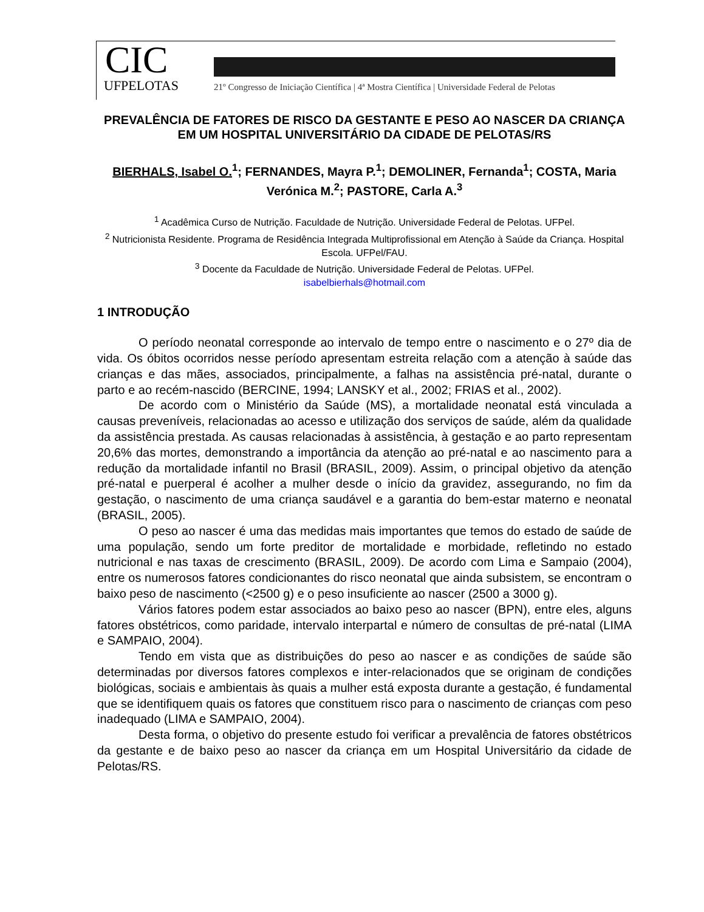CIC
UFPELOTAS
21º Congresso de Iniciação Científica | 4ª Mostra Científica | Universidade Federal de Pelotas
PREVALÊNCIA DE FATORES DE RISCO DA GESTANTE E PESO AO NASCER DA CRIANÇA EM UM HOSPITAL UNIVERSITÁRIO DA CIDADE DE PELOTAS/RS
BIERHALS, Isabel O.<sup>1</sup>; FERNANDES, Mayra P.<sup>1</sup>; DEMOLINER, Fernanda<sup>1</sup>; COSTA, Maria Verónica M.<sup>2</sup>; PASTORE, Carla A.<sup>3</sup>
<sup>1</sup> Acadêmica Curso de Nutrição. Faculdade de Nutrição. Universidade Federal de Pelotas. UFPel.
<sup>2</sup> Nutricionista Residente. Programa de Residência Integrada Multiprofissional em Atenção à Saúde da Criança. Hospital Escola. UFPel/FAU.
<sup>3</sup> Docente da Faculdade de Nutrição. Universidade Federal de Pelotas. UFPel.
isabelbierhals@hotmail.com
1 INTRODUÇÃO
O período neonatal corresponde ao intervalo de tempo entre o nascimento e o 27º dia de vida. Os óbitos ocorridos nesse período apresentam estreita relação com a atenção à saúde das crianças e das mães, associados, principalmente, a falhas na assistência pré-natal, durante o parto e ao recém-nascido (BERCINE, 1994; LANSKY et al., 2002; FRIAS et al., 2002).
De acordo com o Ministério da Saúde (MS), a mortalidade neonatal está vinculada a causas preveníveis, relacionadas ao acesso e utilização dos serviços de saúde, além da qualidade da assistência prestada. As causas relacionadas à assistência, à gestação e ao parto representam 20,6% das mortes, demonstrando a importância da atenção ao pré-natal e ao nascimento para a redução da mortalidade infantil no Brasil (BRASIL, 2009). Assim, o principal objetivo da atenção pré-natal e puerperal é acolher a mulher desde o início da gravidez, assegurando, no fim da gestação, o nascimento de uma criança saudável e a garantia do bem-estar materno e neonatal (BRASIL, 2005).
O peso ao nascer é uma das medidas mais importantes que temos do estado de saúde de uma população, sendo um forte preditor de mortalidade e morbidade, refletindo no estado nutricional e nas taxas de crescimento (BRASIL, 2009). De acordo com Lima e Sampaio (2004), entre os numerosos fatores condicionantes do risco neonatal que ainda subsistem, se encontram o baixo peso de nascimento (<2500 g) e o peso insuficiente ao nascer (2500 a 3000 g).
Vários fatores podem estar associados ao baixo peso ao nascer (BPN), entre eles, alguns fatores obstétricos, como paridade, intervalo interpartal e número de consultas de pré-natal (LIMA e SAMPAIO, 2004).
Tendo em vista que as distribuições do peso ao nascer e as condições de saúde são determinadas por diversos fatores complexos e inter-relacionados que se originam de condições biológicas, sociais e ambientais às quais a mulher está exposta durante a gestação, é fundamental que se identifiquem quais os fatores que constituem risco para o nascimento de crianças com peso inadequado (LIMA e SAMPAIO, 2004).
Desta forma, o objetivo do presente estudo foi verificar a prevalência de fatores obstétricos da gestante e de baixo peso ao nascer da criança em um Hospital Universitário da cidade de Pelotas/RS.